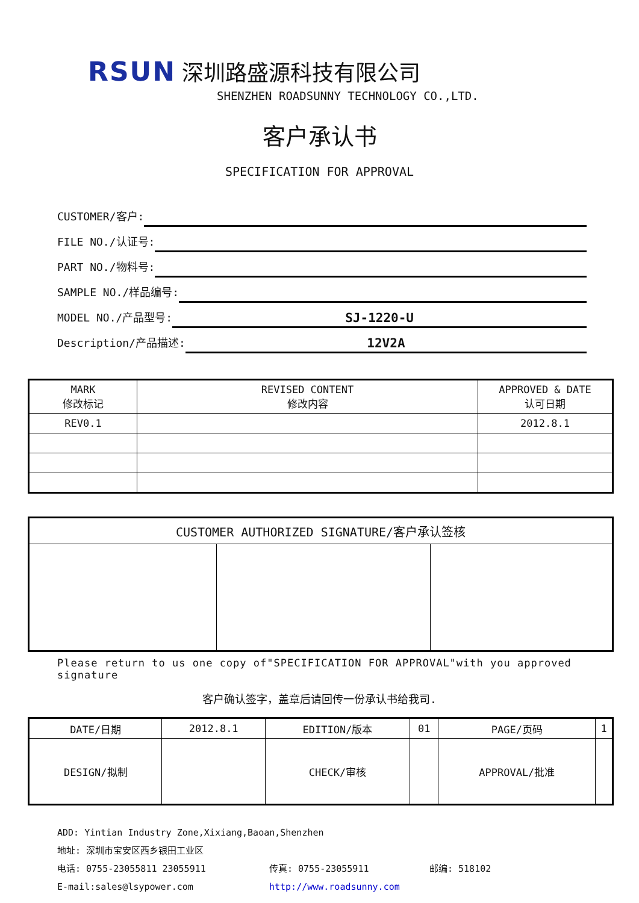RSUN 深圳路盛源科技有限公司
SHENZHEN ROADSUNNY TECHNOLOGY CO.,LTD.
客户承认书
SPECIFICATION FOR APPROVAL
CUSTOMER/客户:
FILE NO./认证号:
PART NO./物料号:
SAMPLE NO./样品编号:
MODEL NO./产品型号:
SJ-1220-U
Description/产品描述:
12V2A
| MARK 修改标记 | REVISED CONTENT 修改内容 | APPROVED & DATE 认可日期 |
| --- | --- | --- |
| REV0.1 | | 2012.8.1 |
| CUSTOMER AUTHORIZED SIGNATURE/客户承认签核 | | |
| --- | --- | --- |
Please return to us one copy of"SPECIFICATION FOR APPROVAL"with you approved signature
客户确认签字，盖章后请回传一份承认书给我司.
| DATE/日期 | 2012.8.1 | EDITION/版本 | 01 | PAGE/页码 | 1 |
| DESIGN/拟制 | | CHECK/审核 | | APPROVAL/批准 | |
ADD: Yintian Industry Zone,Xixiang,Baoan,Shenzhen
地址: 深圳市宝安区西乡银田工业区
电话: 0755-23055811 23055911 传真: 0755-23055911 邮编: 518102
E-mail:sales@lsypower.com http://www.roadsunny.com